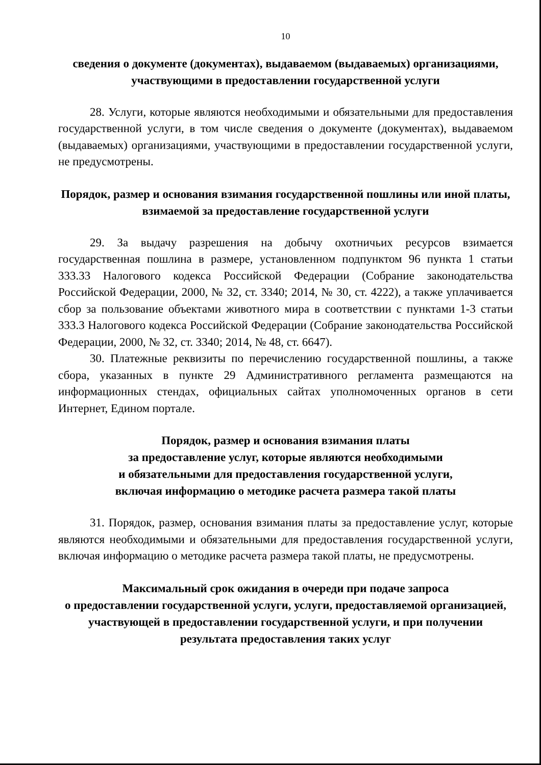10
сведения о документе (документах), выдаваемом (выдаваемых) организациями, участвующими в предоставлении государственной услуги
28. Услуги, которые являются необходимыми и обязательными для предоставления государственной услуги, в том числе сведения о документе (документах), выдаваемом (выдаваемых) организациями, участвующими в предоставлении государственной услуги, не предусмотрены.
Порядок, размер и основания взимания государственной пошлины или иной платы, взимаемой за предоставление государственной услуги
29. За выдачу разрешения на добычу охотничьих ресурсов взимается государственная пошлина в размере, установленном подпунктом 96 пункта 1 статьи 333.33 Налогового кодекса Российской Федерации (Собрание законодательства Российской Федерации, 2000, № 32, ст. 3340; 2014, № 30, ст. 4222), а также уплачивается сбор за пользование объектами животного мира в соответствии с пунктами 1-3 статьи 333.3 Налогового кодекса Российской Федерации (Собрание законодательства Российской Федерации, 2000, № 32, ст. 3340; 2014, № 48, ст. 6647).
30. Платежные реквизиты по перечислению государственной пошлины, а также сбора, указанных в пункте 29 Административного регламента размещаются на информационных стендах, официальных сайтах уполномоченных органов в сети Интернет, Едином портале.
Порядок, размер и основания взимания платы
за предоставление услуг, которые являются необходимыми
и обязательными для предоставления государственной услуги,
включая информацию о методике расчета размера такой платы
31. Порядок, размер, основания взимания платы за предоставление услуг, которые являются необходимыми и обязательными для предоставления государственной услуги, включая информацию о методике расчета размера такой платы, не предусмотрены.
Максимальный срок ожидания в очереди при подаче запроса
о предоставлении государственной услуги, услуги, предоставляемой организацией, участвующей в предоставлении государственной услуги, и при получении результата предоставления таких услуг